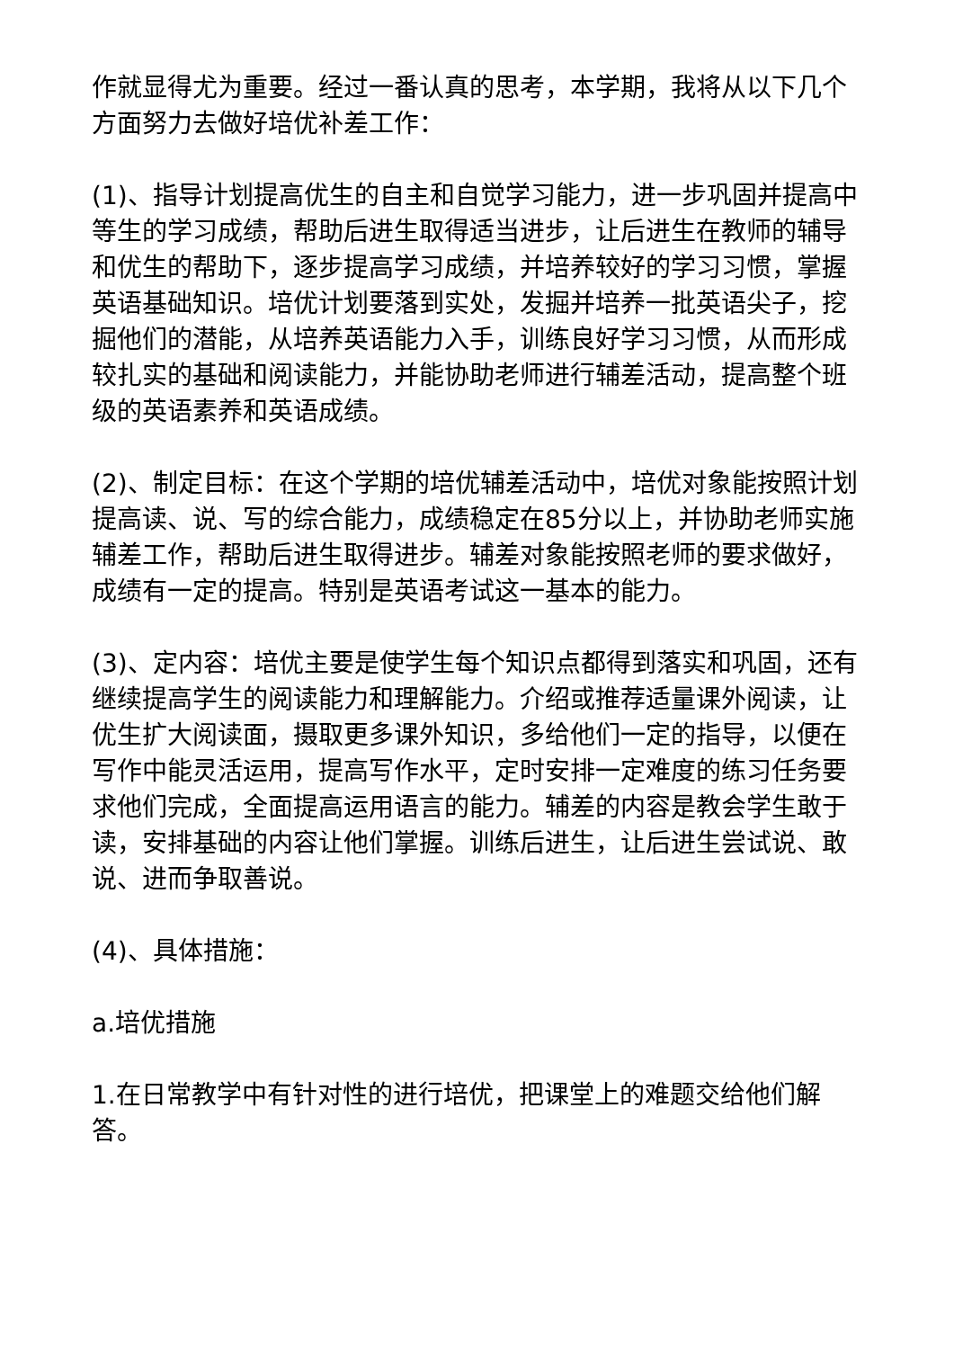作就显得尤为重要。经过一番认真的思考，本学期，我将从以下几个方面努力去做好培优补差工作：
(1)、指导计划提高优生的自主和自觉学习能力，进一步巩固并提高中等生的学习成绩，帮助后进生取得适当进步，让后进生在教师的辅导和优生的帮助下，逐步提高学习成绩，并培养较好的学习习惯，掌握英语基础知识。培优计划要落到实处，发掘并培养一批英语尖子，挖掘他们的潜能，从培养英语能力入手，训练良好学习习惯，从而形成较扎实的基础和阅读能力，并能协助老师进行辅差活动，提高整个班级的英语素养和英语成绩。
(2)、制定目标：在这个学期的培优辅差活动中，培优对象能按照计划提高读、说、写的综合能力，成绩稳定在85分以上，并协助老师实施辅差工作，帮助后进生取得进步。辅差对象能按照老师的要求做好，成绩有一定的提高。特别是英语考试这一基本的能力。
(3)、定内容：培优主要是使学生每个知识点都得到落实和巩固，还有继续提高学生的阅读能力和理解能力。介绍或推荐适量课外阅读，让优生扩大阅读面，摄取更多课外知识，多给他们一定的指导，以便在写作中能灵活运用，提高写作水平，定时安排一定难度的练习任务要求他们完成，全面提高运用语言的能力。辅差的内容是教会学生敢于读，安排基础的内容让他们掌握。训练后进生，让后进生尝试说、敢说、进而争取善说。
(4)、具体措施：
a.培优措施
1.在日常教学中有针对性的进行培优，把课堂上的难题交给他们解答。